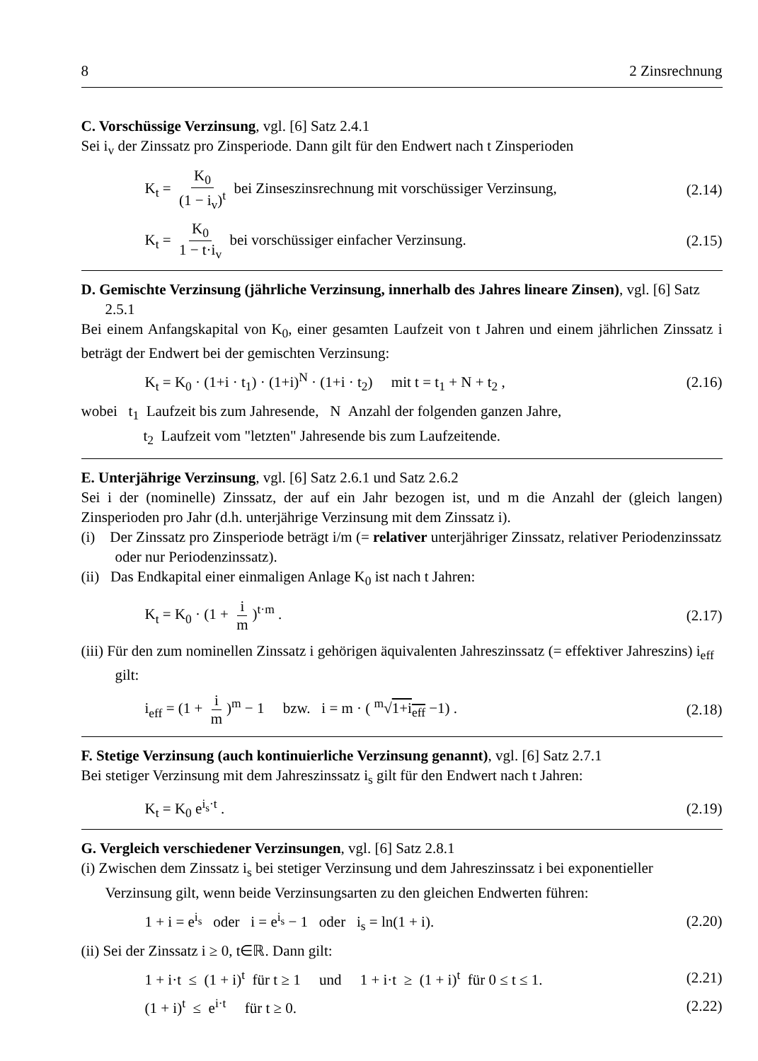8 2 Zinsrechnung
C. Vorschüssige Verzinsung, vgl. [6] Satz 2.4.1
Sei i<sub>v</sub> der Zinssatz pro Zinsperiode. Dann gilt für den Endwert nach t Zinsperioden
K<sub>t</sub> = K<sub>0</sub> (1 − i<sub>v</sub>)<sup>t</sup> bei Zinseszinsrechnung mit vorschüssiger Verzinsung, (2.14)
K<sub>t</sub> = K<sub>0</sub> 1 − t·i<sub>v</sub> bei vorschüssiger einfacher Verzinsung. (2.15)
D. Gemischte Verzinsung (jährliche Verzinsung, innerhalb des Jahres lineare Zinsen), vgl. [6] Satz 2.5.1
Bei einem Anfangskapital von K<sub>0</sub>, einer gesamten Laufzeit von t Jahren und einem jährlichen Zinssatz i beträgt der Endwert bei der gemischten Verzinsung:
K<sub>t</sub> = K<sub>0</sub> · (1+i · t<sub>1</sub>) · (1+i)<sup>N</sup> · (1+i · t<sub>2</sub>) mit t = t<sub>1</sub> + N + t<sub>2</sub> , (2.16)
wobei t<sub>1</sub> Laufzeit bis zum Jahresende, N Anzahl der folgenden ganzen Jahre,
t<sub>2</sub> Laufzeit vom "letzten" Jahresende bis zum Laufzeitende.
E. Unterjährige Verzinsung, vgl. [6] Satz 2.6.1 und Satz 2.6.2
Sei i der (nominelle) Zinssatz, der auf ein Jahr bezogen ist, und m die Anzahl der (gleich langen) Zinsperioden pro Jahr (d.h. unterjährige Verzinsung mit dem Zinssatz i).
(i) Der Zinssatz pro Zinsperiode beträgt i/m (= relativer unterjähriger Zinssatz, relativer Periodenzinssatz oder nur Periodenzinssatz).
(ii) Das Endkapital einer einmaligen Anlage K<sub>0</sub> ist nach t Jahren:
K<sub>t</sub> = K<sub>0</sub> · (1 + i m)<sup>t·m</sup> . (2.17)
(iii) Für den zum nominellen Zinssatz i gehörigen äquivalenten Jahreszinssatz (= effektiver Jahreszins) i<sub>eff</sub> gilt:
i<sub>eff</sub> = (1 + i m)<sup>m</sup> − 1 bzw. i = m · ( <sup>m</sup>√1+i<sub>eff</sub> −1) . (2.18)
F. Stetige Verzinsung (auch kontinuierliche Verzinsung genannt), vgl. [6] Satz 2.7.1
Bei stetiger Verzinsung mit dem Jahreszinssatz i<sub>s</sub> gilt für den Endwert nach t Jahren:
K<sub>t</sub> = K<sub>0</sub> e<sup>i<sub>s</sub>·t</sup> . (2.19)
G. Vergleich verschiedener Verzinsungen, vgl. [6] Satz 2.8.1
(i) Zwischen dem Zinssatz i<sub>s</sub> bei stetiger Verzinsung und dem Jahreszinssatz i bei exponentieller Verzinsung gilt, wenn beide Verzinsungsarten zu den gleichen Endwerten führen:
1 + i = e<sup>i<sub>s</sub></sup> oder i = e<sup>i<sub>s</sub></sup> − 1 oder i<sub>s</sub> = ln(1 + i). (2.20)
(ii) Sei der Zinssatz i ≥ 0, t∈ℝ. Dann gilt:
1 + i·t ≤ (1 + i)<sup>t</sup> für t ≥ 1 und 1 + i·t ≥ (1 + i)<sup>t</sup> für 0 ≤ t ≤ 1. (2.21)
(1 + i)<sup>t</sup> ≤ e<sup>i·t</sup> für t ≥ 0. (2.22)